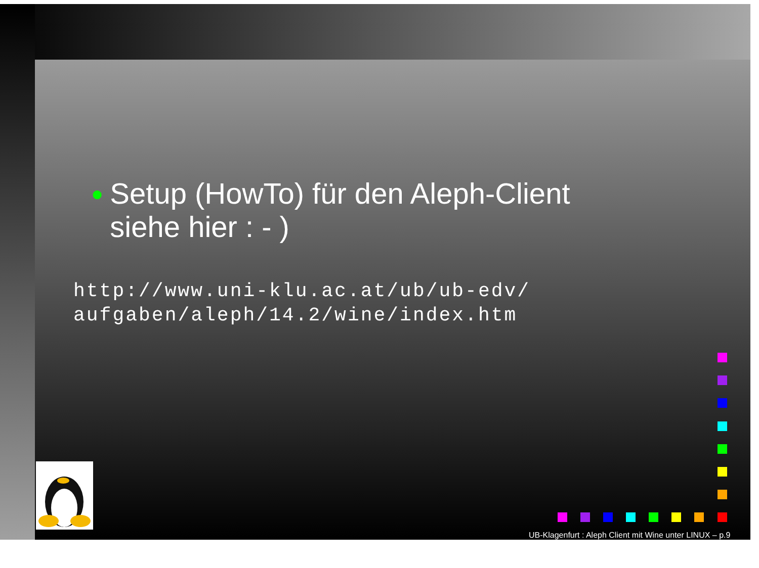● Setup (HowTo) für den Aleph-Client siehe hier : - )
http://www.uni-klu.ac.at/ub/ub-edv/
aufgaben/aleph/14.2/wine/index.htm
UB-Klagenfurt : Aleph Client mit Wine unter LINUX – p.9